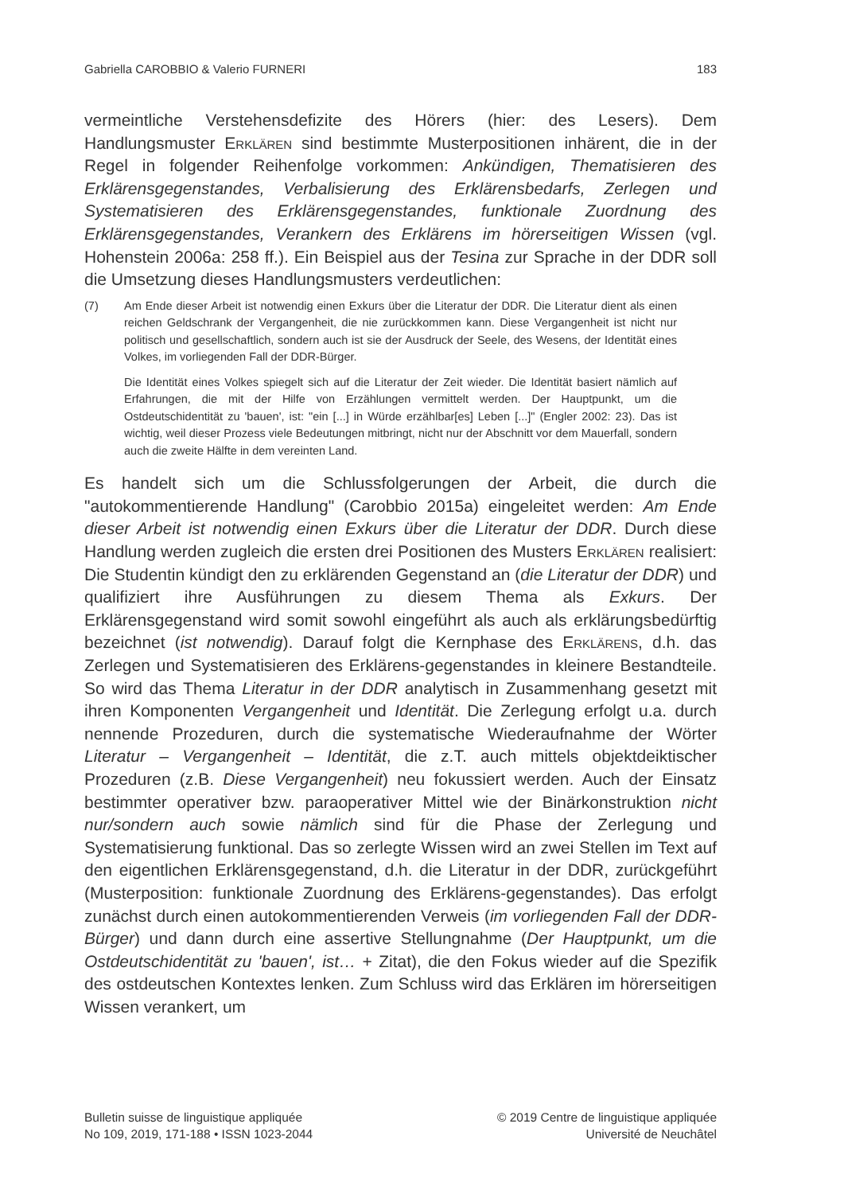Gabriella CAROBBIO & Valerio FURNERI 183
vermeintliche Verstehensdefizite des Hörers (hier: des Lesers). Dem Handlungsmuster Erklären sind bestimmte Musterpositionen inhärent, die in der Regel in folgender Reihenfolge vorkommen: Ankündigen, Thematisieren des Erklärensgegenstandes, Verbalisierung des Erklärensbedarfs, Zerlegen und Systematisieren des Erklärensgegenstandes, funktionale Zuordnung des Erklärensgegenstandes, Verankern des Erklärens im hörerseitigen Wissen (vgl. Hohenstein 2006a: 258 ff.). Ein Beispiel aus der Tesina zur Sprache in der DDR soll die Umsetzung dieses Handlungsmusters verdeutlichen:
(7) Am Ende dieser Arbeit ist notwendig einen Exkurs über die Literatur der DDR. Die Literatur dient als einen reichen Geldschrank der Vergangenheit, die nie zurückkommen kann. Diese Vergangenheit ist nicht nur politisch und gesellschaftlich, sondern auch ist sie der Ausdruck der Seele, des Wesens, der Identität eines Volkes, im vorliegenden Fall der DDR-Bürger.
Die Identität eines Volkes spiegelt sich auf die Literatur der Zeit wieder. Die Identität basiert nämlich auf Erfahrungen, die mit der Hilfe von Erzählungen vermittelt werden. Der Hauptpunkt, um die Ostdeutschidentität zu 'bauen', ist: "ein [...] in Würde erzählbar[es] Leben [...]" (Engler 2002: 23). Das ist wichtig, weil dieser Prozess viele Bedeutungen mitbringt, nicht nur der Abschnitt vor dem Mauerfall, sondern auch die zweite Hälfte in dem vereinten Land.
Es handelt sich um die Schlussfolgerungen der Arbeit, die durch die "autokommentierende Handlung" (Carobbio 2015a) eingeleitet werden: Am Ende dieser Arbeit ist notwendig einen Exkurs über die Literatur der DDR. Durch diese Handlung werden zugleich die ersten drei Positionen des Musters Erklären realisiert: Die Studentin kündigt den zu erklärenden Gegenstand an (die Literatur der DDR) und qualifiziert ihre Ausführungen zu diesem Thema als Exkurs. Der Erklärensgegenstand wird somit sowohl eingeführt als auch als erklärungsbedürftig bezeichnet (ist notwendig). Darauf folgt die Kernphase des Erklärens, d.h. das Zerlegen und Systematisieren des Erklärens-gegenstandes in kleinere Bestandteile. So wird das Thema Literatur in der DDR analytisch in Zusammenhang gesetzt mit ihren Komponenten Vergangenheit und Identität. Die Zerlegung erfolgt u.a. durch nennende Prozeduren, durch die systematische Wiederaufnahme der Wörter Literatur – Vergangenheit – Identität, die z.T. auch mittels objektdeiktischer Prozeduren (z.B. Diese Vergangenheit) neu fokussiert werden. Auch der Einsatz bestimmter operativer bzw. paraoperativer Mittel wie der Binärkonstruktion nicht nur/sondern auch sowie nämlich sind für die Phase der Zerlegung und Systematisierung funktional. Das so zerlegte Wissen wird an zwei Stellen im Text auf den eigentlichen Erklärensgegenstand, d.h. die Literatur in der DDR, zurückgeführt (Musterposition: funktionale Zuordnung des Erklärens-gegenstandes). Das erfolgt zunächst durch einen autokommentierenden Verweis (im vorliegenden Fall der DDR-Bürger) und dann durch eine assertive Stellungnahme (Der Hauptpunkt, um die Ostdeutschidentität zu 'bauen', ist… + Zitat), die den Fokus wieder auf die Spezifik des ostdeutschen Kontextes lenken. Zum Schluss wird das Erklären im hörerseitigen Wissen verankert, um
Bulletin suisse de linguistique appliquée
No 109, 2019, 171-188 • ISSN 1023-2044
© 2019 Centre de linguistique appliquée
Université de Neuchâtel